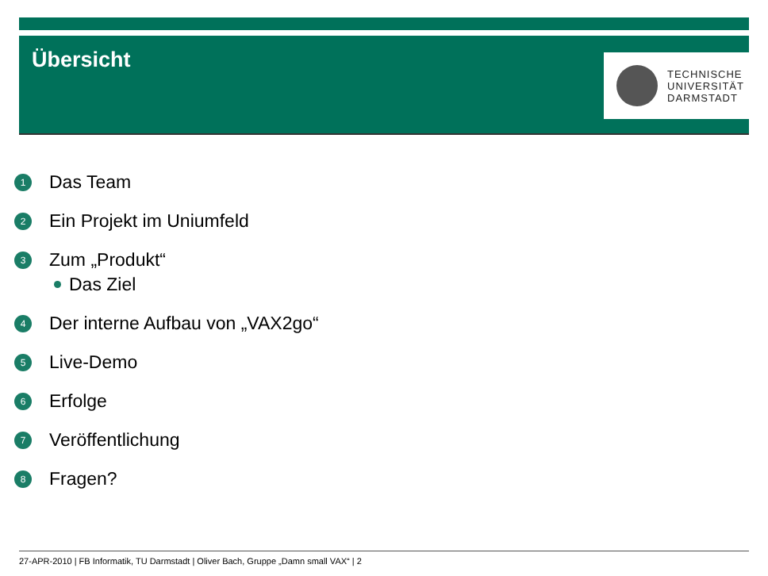Übersicht
TECHNISCHE
UNIVERSITÄT
DARMSTADT
1 Das Team
2 Ein Projekt im Uniumfeld
3 Zum „Produkt“
Das Ziel
4 Der interne Aufbau von „VAX2go“
5 Live-Demo
6 Erfolge
7 Veröffentlichung
8 Fragen?
27-APR-2010 | FB Informatik, TU Darmstadt | Oliver Bach, Gruppe „Damn small VAX“ | 2